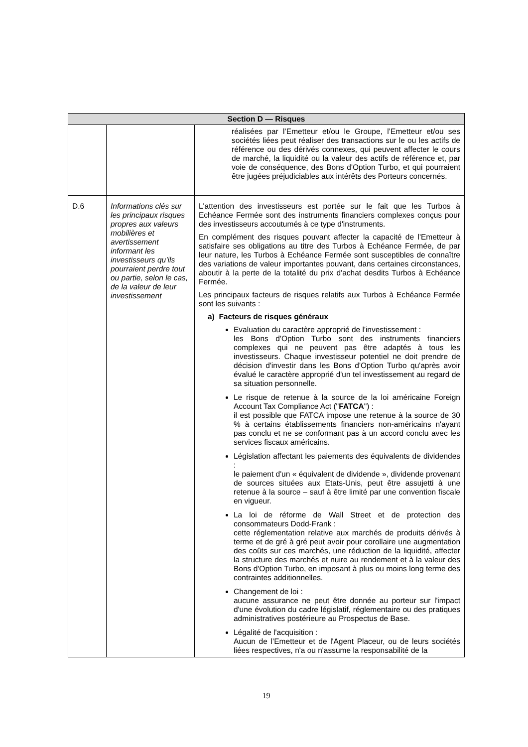| Section D — Risques | | |
| --- | --- | --- |
| | | réalisées par l’Emetteur et/ou le Groupe, l’Emetteur et/ou ses sociétés liées peut réaliser des transactions sur le ou les actifs de référence ou des dérivés connexes, qui peuvent affecter le cours de marché, la liquidité ou la valeur des actifs de référence et, par voie de conséquence, des Bons d'Option Turbo, et qui pourraient être jugées préjudiciables aux intérêts des Porteurs concernés. |
| D.6 | Informations clés sur les principaux risques propres aux valeurs mobilières et avertissement informant les investisseurs qu’ils pourraient perdre tout ou partie, selon le cas, de la valeur de leur investissement | L'attention des investisseurs est portée sur le fait que les Turbos à Echéance Fermée sont des instruments financiers complexes conçus pour des investisseurs accoutumés à ce type d'instruments. En complément des risques pouvant affecter la capacité de l'Emetteur à satisfaire ses obligations au titre des Turbos à Echéance Fermée, de par leur nature, les Turbos à Echéance Fermée sont susceptibles de connaître des variations de valeur importantes pouvant, dans certaines circonstances, aboutir à la perte de la totalité du prix d'achat desdits Turbos à Echéance Fermée. Les principaux facteurs de risques relatifs aux Turbos à Echéance Fermée sont les suivants : a) Facteurs de risques généraux Evaluation du caractère approprié de l'investissement : les Bons d'Option Turbo sont des instruments financiers complexes qui ne peuvent pas être adaptés à tous les investisseurs. Chaque investisseur potentiel ne doit prendre de décision d'investir dans les Bons d'Option Turbo qu'après avoir évalué le caractère approprié d'un tel investissement au regard de sa situation personnelle. Le risque de retenue à la source de la loi américaine Foreign Account Tax Compliance Act (" FATCA ") : il est possible que FATCA impose une retenue à la source de 30 % à certains établissements financiers non-américains n'ayant pas conclu et ne se conformant pas à un accord conclu avec les services fiscaux américains. Législation affectant les paiements des équivalents de dividendes : le paiement d'un « équivalent de dividende », dividende provenant de sources situées aux Etats-Unis, peut être assujetti à une retenue à la source – sauf à être limité par une convention fiscale en vigueur. La loi de réforme de Wall Street et de protection des consommateurs Dodd-Frank : cette réglementation relative aux marchés de produits dérivés à terme et de gré à gré peut avoir pour corollaire une augmentation des coûts sur ces marchés, une réduction de la liquidité, affecter la structure des marchés et nuire au rendement et à la valeur des Bons d'Option Turbo, en imposant à plus ou moins long terme des contraintes additionnelles. Changement de loi : aucune assurance ne peut être donnée au porteur sur l'impact d'une évolution du cadre législatif, réglementaire ou des pratiques administratives postérieure au Prospectus de Base. Légalité de l'acquisition : Aucun de l’Emetteur et de l'Agent Placeur, ou de leurs sociétés liées respectives, n'a ou n'assume la responsabilité de la |
19